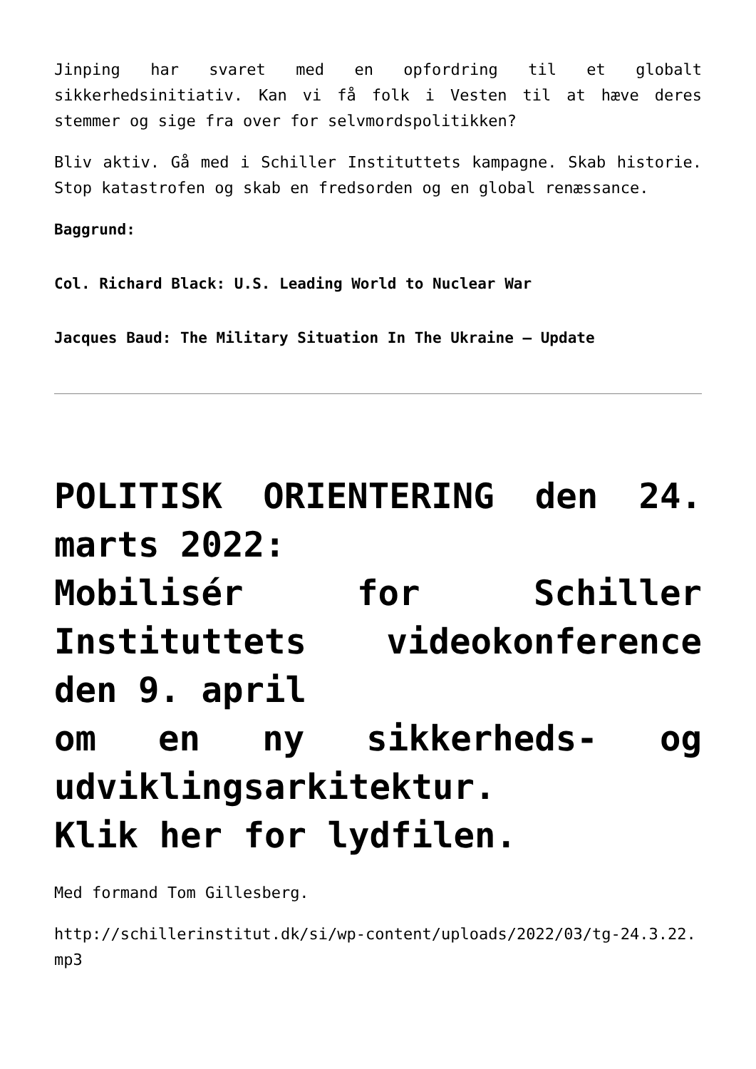Jinping har svaret med en opfordring til et globalt sikkerhedsinitiativ. Kan vi få folk i Vesten til at hæve deres stemmer og sige fra over for selvmordspolitikken?
Bliv aktiv. Gå med i Schiller Instituttets kampagne. Skab historie. Stop katastrofen og skab en fredsorden og en global renæssance.
Baggrund:
Col. Richard Black: U.S. Leading World to Nuclear War
Jacques Baud: The Military Situation In The Ukraine – Update
POLITISK ORIENTERING den 24. marts 2022:
Mobilisér for Schiller Instituttets videokonference den 9. april
om en ny sikkerheds- og udviklingsarkitektur.
Klik her for lydfilen.
Med formand Tom Gillesberg.
http://schillerinstitut.dk/si/wp-content/uploads/2022/03/tg-24.3.22.mp3